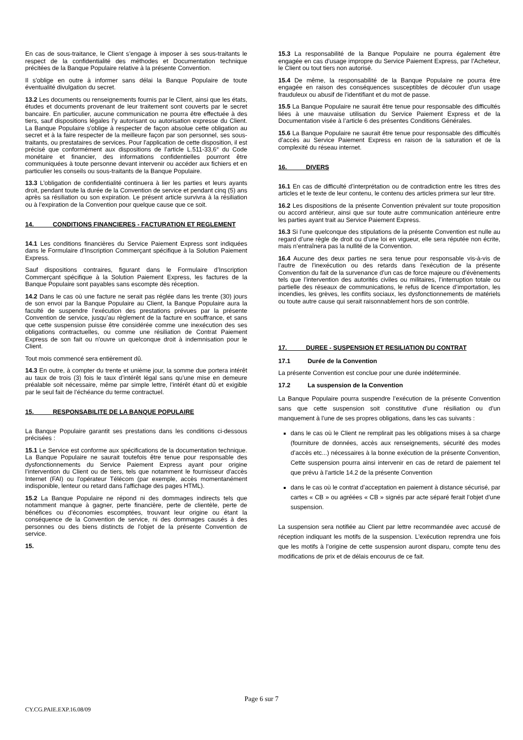En cas de sous-traitance, le Client s’engage à imposer à ses sous-traitants le respect de la confidentialité des méthodes et Documentation technique précitées de la Banque Populaire relative à la présente Convention.
Il s'oblige en outre à informer sans délai la Banque Populaire de toute éventualité divulgation du secret.
13.2 Les documents ou renseignements fournis par le Client, ainsi que les états, études et documents provenant de leur traitement sont couverts par le secret bancaire. En particulier, aucune communication ne pourra être effectuée à des tiers, sauf dispositions légales l’y autorisant ou autorisation expresse du Client. La Banque Populaire s'oblige à respecter de façon absolue cette obligation au secret et à la faire respecter de la meilleure façon par son personnel, ses sous-traitants, ou prestataires de services. Pour l'application de cette disposition, il est précisé que conformément aux dispositions de l’article L.511-33,6° du Code monétaire et financier, des informations confidentielles pourront être communiquées à toute personne devant intervenir ou accéder aux fichiers et en particulier les conseils ou sous-traitants de la Banque Populaire.
13.3 L'obligation de confidentialité continuera à lier les parties et leurs ayants droit, pendant toute la durée de la Convention de service et pendant cinq (5) ans après sa résiliation ou son expiration. Le présent article survivra à la résiliation ou à l’expiration de la Convention pour quelque cause que ce soit.
14. CONDITIONS FINANCIERES - FACTURATION ET REGLEMENT
14.1 Les conditions financières du Service Paiement Express sont indiquées dans le Formulaire d’Inscription Commerçant spécifique à la Solution Paiement Express.
Sauf dispositions contraires, figurant dans le Formulaire d’Inscription Commerçant spécifique à la Solution Paiement Express, les factures de la Banque Populaire sont payables sans escompte dès réception.
14.2 Dans le cas où une facture ne serait pas réglée dans les trente (30) jours de son envoi par la Banque Populaire au Client, la Banque Populaire aura la faculté de suspendre l’exécution des prestations prévues par la présente Convention de service, jusqu’au règlement de la facture en souffrance, et sans que cette suspension puisse être considérée comme une inexécution des ses obligations contractuelles, ou comme une résiliation de Contrat Paiement Express de son fait ou n'ouvre un quelconque droit à indemnisation pour le Client.
Tout mois commencé sera entièrement dû.
14.3 En outre, à compter du trente et unième jour, la somme due portera intérêt au taux de trois (3) fois le taux d’intérêt légal sans qu’une mise en demeure préalable soit nécessaire, même par simple lettre, l’intérêt étant dû et exigible par le seul fait de l’échéance du terme contractuel.
15. RESPONSABILITE DE LA BANQUE POPULAIRE
La Banque Populaire garantit ses prestations dans les conditions ci-dessous précisées :
15.1 Le Service est conforme aux spécifications de la documentation technique. La Banque Populaire ne saurait toutefois être tenue pour responsable des dysfonctionnements du Service Paiement Express ayant pour origine l’intervention du Client ou de tiers, tels que notamment le fournisseur d'accès Internet (FAI) ou l'opérateur Télécom (par exemple, accès momentanément indisponible, lenteur ou retard dans l'affichage des pages HTML).
15.2 La Banque Populaire ne répond ni des dommages indirects tels que notamment manque à gagner, perte financière, perte de clientèle, perte de bénéfices ou d’économies escomptées, trouvant leur origine ou étant la conséquence de la Convention de service, ni des dommages causés à des personnes ou des biens distincts de l'objet de la présente Convention de service.
15.
15.3 La responsabilité de la Banque Populaire ne pourra également être engagée en cas d’usage impropre du Service Paiement Express, par l’Acheteur, le Client ou tout tiers non autorisé.
15.4 De même, la responsabilité de la Banque Populaire ne pourra être engagée en raison des conséquences susceptibles de découler d'un usage frauduleux ou abusif de l’identifiant et du mot de passe.
15.5 La Banque Populaire ne saurait être tenue pour responsable des difficultés liées à une mauvaise utilisation du Service Paiement Express et de la Documentation visée à l’article 6 des présentes Conditions Générales.
15.6 La Banque Populaire ne saurait être tenue pour responsable des difficultés d’accès au Service Paiement Express en raison de la saturation et de la complexité du réseau internet.
16. DIVERS
16.1 En cas de difficulté d’interprétation ou de contradiction entre les titres des articles et le texte de leur contenu, le contenu des articles primera sur leur titre.
16.2 Les dispositions de la présente Convention prévalent sur toute proposition ou accord antérieur, ainsi que sur toute autre communication antérieure entre les parties ayant trait au Service Paiement Express.
16.3 Si l’une quelconque des stipulations de la présente Convention est nulle au regard d’une règle de droit ou d’une loi en vigueur, elle sera réputée non écrite, mais n’entraînera pas la nullité de la Convention.
16.4 Aucune des deux parties ne sera tenue pour responsable vis-à-vis de l’autre de l’inexécution ou des retards dans l’exécution de la présente Convention du fait de la survenance d’un cas de force majeure ou d'évènements tels que l’intervention des autorités civiles ou militaires, l’interruption totale ou partielle des réseaux de communications, le refus de licence d’importation, les incendies, les grèves, les conflits sociaux, les dysfonctionnements de matériels ou toute autre cause qui serait raisonnablement hors de son contrôle.
17. DUREE - SUSPENSION ET RESILIATION DU CONTRAT
17.1 Durée de la Convention
La présente Convention est conclue pour une durée indéterminée.
17.2 La suspension de la Convention
La Banque Populaire pourra suspendre l’exécution de la présente Convention sans que cette suspension soit constitutive d’une résiliation ou d’un manquement à l’une de ses propres obligations, dans les cas suivants :
dans le cas où le Client ne remplirait pas les obligations mises à sa charge (fourniture de données, accès aux renseignements, sécurité des modes d’accès etc...) nécessaires à la bonne exécution de la présente Convention, Cette suspension pourra ainsi intervenir en cas de retard de paiement tel que prévu à l'article 14.2 de la présente Convention
dans le cas où le contrat d’acceptation en paiement à distance sécurisé, par cartes « CB » ou agréées « CB » signés par acte séparé ferait l’objet d’une suspension.
La suspension sera notifiée au Client par lettre recommandée avec accusé de réception indiquant les motifs de la suspension. L’exécution reprendra une fois que les motifs à l’origine de cette suspension auront disparu, compte tenu des modifications de prix et de délais encourus de ce fait.
Page 6 sur 7
CY.CG.PAIE.EXP.16.08/09